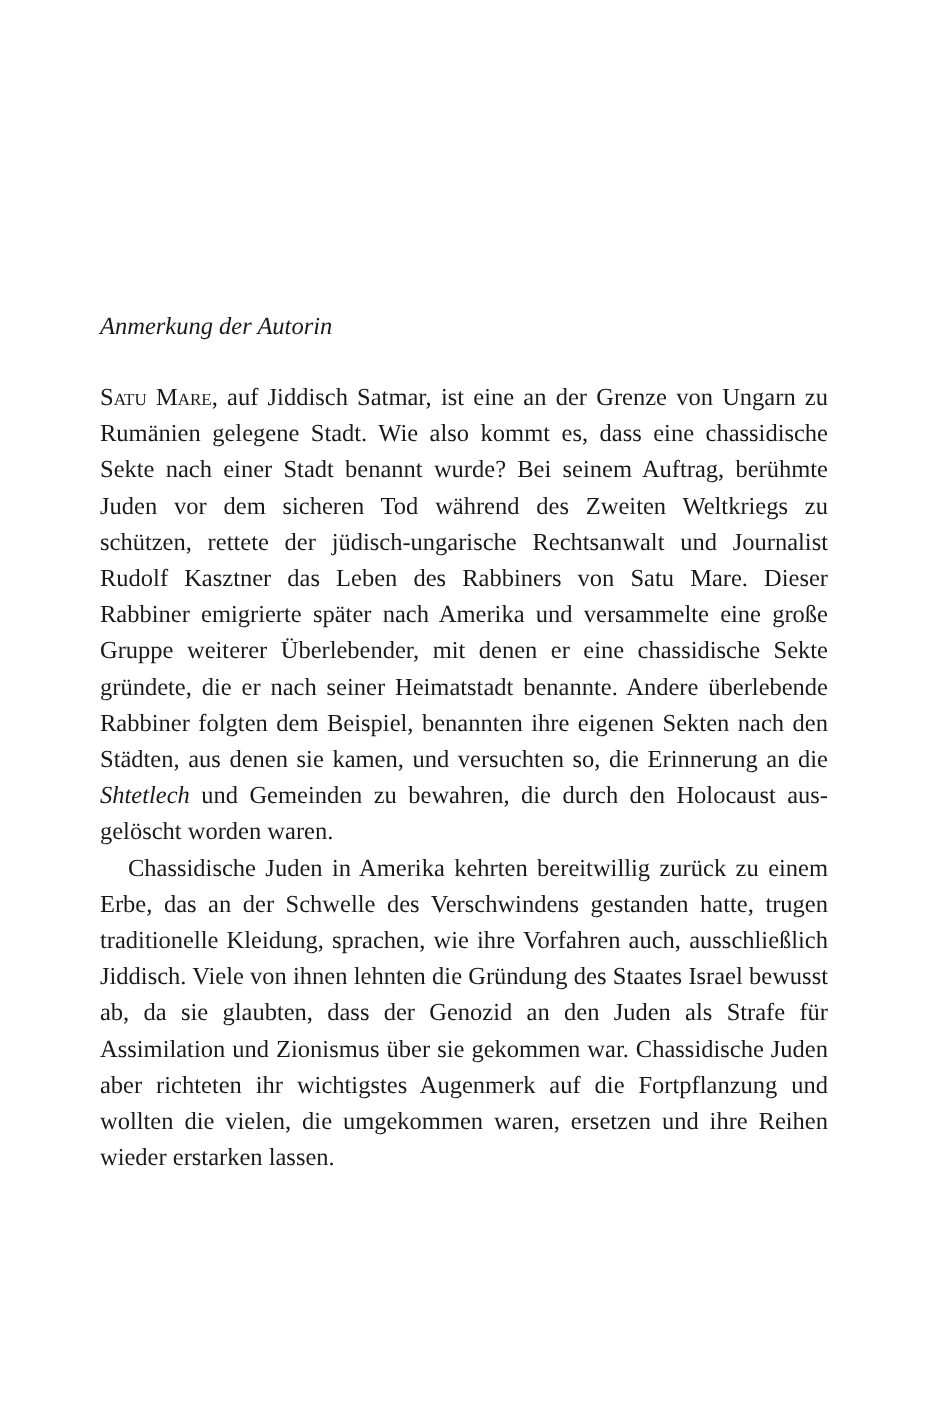Anmerkung der Autorin
Satu Mare, auf Jiddisch Satmar, ist eine an der Grenze von Un­garn zu Rumänien gelegene Stadt. Wie also kommt es, dass eine chassidische Sekte nach einer Stadt benannt wurde? Bei seinem Auftrag, berühmte Juden vor dem sicheren Tod während des Zwei­ten Weltkriegs zu schützen, rettete der jüdisch-ungarische Rechts­anwalt und Journalist Rudolf Kasztner das Leben des Rabbiners von Satu Mare. Dieser Rabbiner emigrierte später nach Amerika und versammelte eine große Gruppe weiterer Überlebender, mit denen er eine chassidische Sekte gründete, die er nach seiner Hei­matstadt benannte. Andere überlebende Rabbiner folgten dem Beispiel, benannten ihre eigenen Sekten nach den Städten, aus de­nen sie kamen, und versuchten so, die Erinnerung an die Shtet­lech und Gemeinden zu bewahren, die durch den Holocaust aus­gelöscht worden waren.
Chassidische Juden in Amerika kehrten bereitwillig zurück zu einem Erbe, das an der Schwelle des Verschwindens gestanden hatte, trugen traditionelle Kleidung, sprachen, wie ihre Vorfahren auch, ausschließlich Jiddisch. Viele von ihnen lehnten die Grün­dung des Staates Israel bewusst ab, da sie glaubten, dass der Geno­zid an den Juden als Strafe für Assimilation und Zionismus über sie gekommen war. Chassidische Juden aber richteten ihr wich­tigstes Augenmerk auf die Fortpflanzung und wollten die vielen, die umgekommen waren, ersetzen und ihre Reihen wieder erstar­ken lassen.